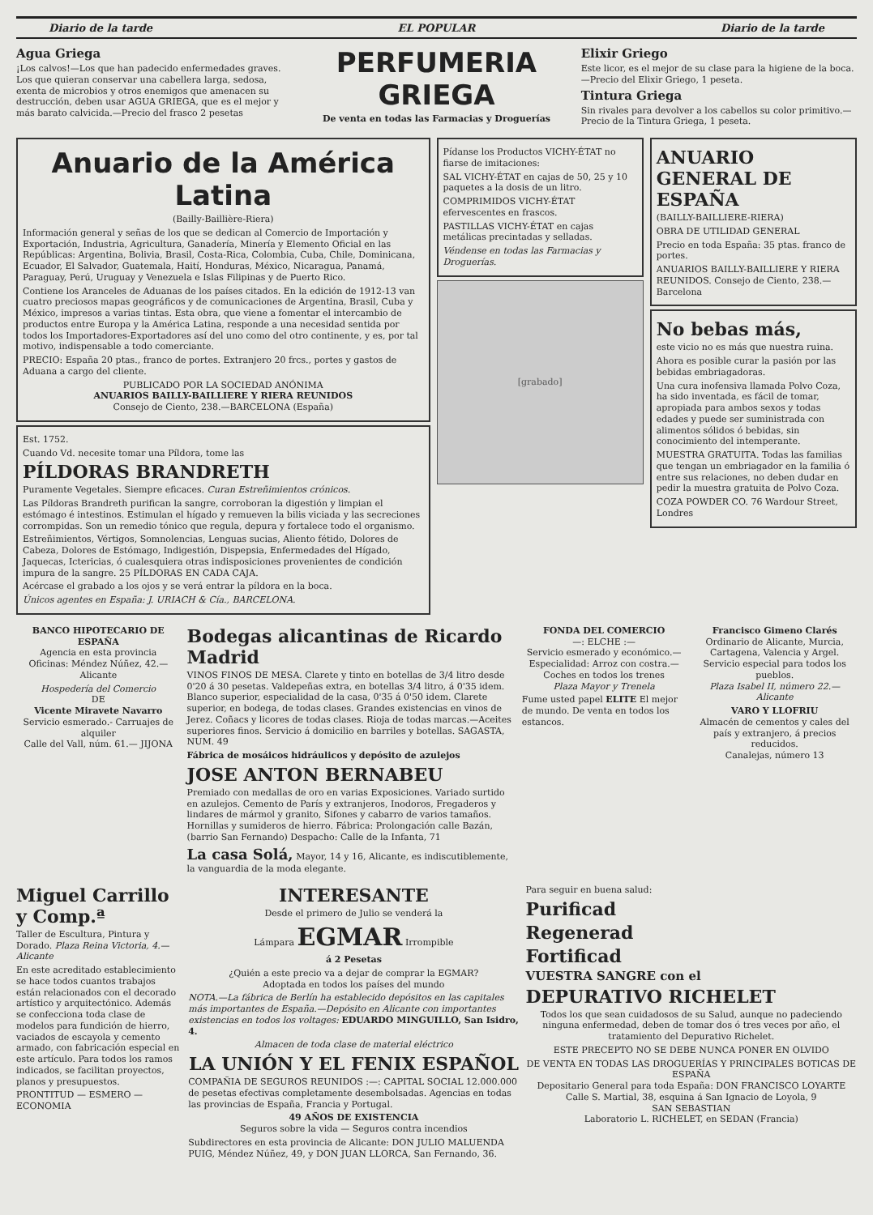Diario de la tarde EL POPULAR Diario de la tarde
Agua Griega
¡Los calvos!—Los que han padecido enfermedades graves. Los que quieran conservar una cabellera larga, sedosa, exenta de microbios y otros enemigos que amenacen su destrucción, deben usar AGUA GRIEGA, que es el mejor y más barato calvicida.—Precio del frasco 2 pesetas
PERFUMERIA GRIEGA
De venta en todas las Farmacias y Droguerías
Elixir Griego
Este licor, es el mejor de su clase para la higiene de la boca.—Precio del Elixir Griego, 1 peseta.
Tintura Griega
Sin rivales para devolver a los cabellos su color primitivo.—Precio de la Tintura Griega, 1 peseta.
Anuario de la América Latina
(Bailly-Baillière-Riera)
Información general y señas de los que se dedican al Comercio de Importación y Exportación, Industria, Agricultura, Ganadería, Minería y Elemento Oficial en las Repúblicas: Argentina, Bolivia, Brasil, Costa-Rica, Colombia, Cuba, Chile, Dominicana, Ecuador, El Salvador, Guatemala, Haití, Honduras, México, Nicaragua, Panamá, Paraguay, Perú, Uruguay y Venezuela e Islas Filipinas y de Puerto Rico.
Contiene los Aranceles de Aduanas de los países citados. En la edición de 1912-13 van cuatro preciosos mapas geográficos y de comunicaciones de Argentina, Brasil, Cuba y México, impresos a varias tintas. Esta obra, que viene a fomentar el intercambio de productos entre Europa y la América Latina, responde a una necesidad sentida por todos los Importadores-Exportadores así del uno como del otro continente, y es, por tal motivo, indispensable a todo comerciante.
PRECIO: España 20 ptas., franco de portes. Extranjero 20 frcs., portes y gastos de Aduana a cargo del cliente.
PUBLICADO POR LA SOCIEDAD ANÓNIMA
ANUARIOS BAILLY-BAILLIERE Y RIERA REUNIDOS
Consejo de Ciento, 238.—BARCELONA (España)
Est. 1752.
Cuando Vd. necesite tomar una Píldora, tome las
PÍLDORAS BRANDRETH
Puramente Vegetales. Siempre eficaces. Curan Estreñimientos crónicos.
Las Píldoras Brandreth purifican la sangre, corroboran la digestión y limpian el estómago é intestinos. Estimulan el hígado y remueven la bilis viciada y las secreciones corrompidas. Son un remedio tónico que regula, depura y fortalece todo el organismo.
Estreñimientos, Vértigos, Somnolencias, Lenguas sucias, Aliento fétido, Dolores de Cabeza, Dolores de Estómago, Indigestión, Dispepsia, Enfermedades del Hígado, Jaquecas, Ictericias, ó cualesquiera otras indisposiciones provenientes de condición impura de la sangre. 25 PÍLDORAS EN CADA CAJA.
Acércase el grabado a los ojos y se verá entrar la píldora en la boca.
Únicos agentes en España: J. URIACH & Cía., BARCELONA.
Pídanse los Productos VICHY-ÉTAT no fiarse de imitaciones:
SAL VICHY-ÉTAT en cajas de 50, 25 y 10 paquetes a la dosis de un litro.
COMPRIMIDOS VICHY-ÉTAT efervescentes en frascos.
PASTILLAS VICHY-ÉTAT en cajas metálicas precintadas y selladas.
Véndense en todas las Farmacias y Droguerías.
[grabado]
ANUARIO GENERAL DE ESPAÑA
(BAILLY-BAILLIERE-RIERA)
OBRA DE UTILIDAD GENERAL
Precio en toda España: 35 ptas. franco de portes.
ANUARIOS BAILLY-BAILLIERE Y RIERA REUNIDOS. Consejo de Ciento, 238.—Barcelona
No bebas más,
este vicio no es más que nuestra ruina.
Ahora es posible curar la pasión por las bebidas embriagadoras.
Una cura inofensiva llamada Polvo Coza, ha sido inventada, es fácil de tomar, apropiada para ambos sexos y todas edades y puede ser suministrada con alimentos sólidos ó bebidas, sin conocimiento del intemperante.
MUESTRA GRATUITA. Todas las familias que tengan un embriagador en la familia ó entre sus relaciones, no deben dudar en pedir la muestra gratuita de Polvo Coza.
COZA POWDER CO. 76 Wardour Street, Londres
BANCO HIPOTECARIO DE ESPAÑA
Agencia en esta provincia
Oficinas: Méndez Núñez, 42.—Alicante
Hospedería del Comercio
DE
Vicente Miravete Navarro
Servicio esmerado.- Carruajes de alquiler
Calle del Vall, núm. 61.— JIJONA
Bodegas alicantinas de Ricardo Madrid
VINOS FINOS DE MESA. Clarete y tinto en botellas de 3/4 litro desde 0'20 á 30 pesetas. Valdepeñas extra, en botellas 3/4 litro, á 0'35 idem. Blanco superior, especialidad de la casa, 0'35 á 0'50 idem. Clarete superior, en bodega, de todas clases. Grandes existencias en vinos de Jerez. Coñacs y licores de todas clases. Rioja de todas marcas.—Aceites superiores finos. Servicio á domicilio en barriles y botellas. SAGASTA, NUM. 49
Fábrica de mosáicos hidráulicos y depósito de azulejos
JOSE ANTON BERNABEU
Premiado con medallas de oro en varias Exposiciones. Variado surtido en azulejos. Cemento de París y extranjeros, Inodoros, Fregaderos y lindares de mármol y granito, Sifones y cabarro de varios tamaños. Hornillas y sumideros de hierro. Fábrica: Prolongación calle Bazán, (barrio San Fernando) Despacho: Calle de la Infanta, 71
La casa Solá, Mayor, 14 y 16, Alicante, es indiscutiblemente, la vanguardia de la moda elegante.
FONDA DEL COMERCIO
—: ELCHE :—
Servicio esmerado y económico.—Especialidad: Arroz con costra.—Coches en todos los trenes
Plaza Mayor y Trenela
Fume usted papel ELITE El mejor de mundo. De venta en todos los estancos.
Francisco Gimeno Clarés
Ordinario de Alicante, Murcia, Cartagena, Valencia y Argel.
Servicio especial para todos los pueblos.
Plaza Isabel II, número 22.—Alicante
VARO Y LLOFRIU
Almacén de cementos y cales del país y extranjero, á precios reducidos.
Canalejas, número 13
Miguel Carrillo y Comp.ª
Taller de Escultura, Pintura y Dorado. Plaza Reina Victoria, 4.—Alicante
En este acreditado establecimiento se hace todos cuantos trabajos están relacionados con el decorado artístico y arquitectónico. Además se confecciona toda clase de modelos para fundición de hierro, vaciados de escayola y cemento armado, con fabricación especial en este artículo. Para todos los ramos indicados, se facilitan proyectos, planos y presupuestos.
PRONTITUD — ESMERO — ECONOMIA
INTERESANTE
Desde el primero de Julio se venderá la
Lámpara EGMAR Irrompible
á 2 Pesetas
¿Quién a este precio va a dejar de comprar la EGMAR?
Adoptada en todos los países del mundo
NOTA.—La fábrica de Berlín ha establecido depósitos en las capitales más importantes de España.—Depósito en Alicante con importantes existencias en todos los voltages: EDUARDO MINGUILLO, San Isidro, 4.
Almacen de toda clase de material eléctrico
LA UNIÓN Y EL FENIX ESPAÑOL
COMPAÑIA DE SEGUROS REUNIDOS :—: CAPITAL SOCIAL 12.000.000 de pesetas efectivas completamente desembolsadas. Agencias en todas las provincias de España, Francia y Portugal.
49 AÑOS DE EXISTENCIA
Seguros sobre la vida — Seguros contra incendios
Subdirectores en esta provincia de Alicante: DON JULIO MALUENDA PUIG, Méndez Núñez, 49, y DON JUAN LLORCA, San Fernando, 36.
Para seguir en buena salud:
Purificad
Regenerad
Fortificad
VUESTRA SANGRE con el
DEPURATIVO RICHELET
Todos los que sean cuidadosos de su Salud, aunque no padeciendo ninguna enfermedad, deben de tomar dos ó tres veces por año, el tratamiento del Depurativo Richelet.
ESTE PRECEPTO NO SE DEBE NUNCA PONER EN OLVIDO
DE VENTA EN TODAS LAS DROGUERÍAS Y PRINCIPALES BOTICAS DE ESPAÑA
Depositario General para toda España: DON FRANCISCO LOYARTE
Calle S. Martial, 38, esquina á San Ignacio de Loyola, 9
SAN SEBASTIAN
Laboratorio L. RICHELET, en SEDAN (Francia)